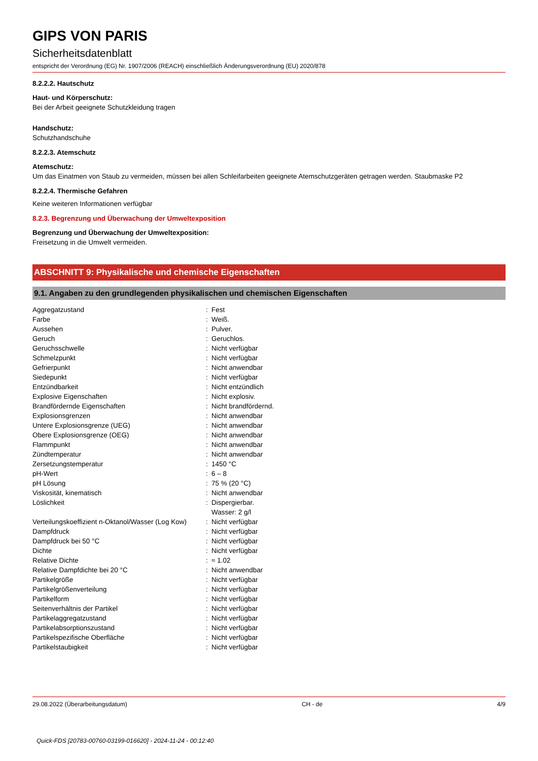GIPS VON PARIS
Sicherheitsdatenblatt
entspricht der Verordnung (EG) Nr. 1907/2006 (REACH) einschließlich Änderungsverordnung (EU) 2020/878
8.2.2.2. Hautschutz
Haut- und Körperschutz:
Bei der Arbeit geeignete Schutzkleidung tragen
Handschutz:
Schutzhandschuhe
8.2.2.3. Atemschutz
Atemschutz:
Um das Einatmen von Staub zu vermeiden, müssen bei allen Schleifarbeiten geeignete Atemschutzgeräten getragen werden. Staubmaske P2
8.2.2.4. Thermische Gefahren
Keine weiteren Informationen verfügbar
8.2.3. Begrenzung und Überwachung der Umweltexposition
Begrenzung und Überwachung der Umweltexposition:
Freisetzung in die Umwelt vermeiden.
ABSCHNITT 9: Physikalische und chemische Eigenschaften
9.1. Angaben zu den grundlegenden physikalischen und chemischen Eigenschaften
| Aggregatzustand | : | Fest |
| Farbe | : | Weiß. |
| Aussehen | : | Pulver. |
| Geruch | : | Geruchlos. |
| Geruchsschwelle | : | Nicht verfügbar |
| Schmelzpunkt | : | Nicht verfügbar |
| Gefrierpunkt | : | Nicht anwendbar |
| Siedepunkt | : | Nicht verfügbar |
| Entzündbarkeit | : | Nicht entzündlich |
| Explosive Eigenschaften | : | Nicht explosiv. |
| Brandfördernde Eigenschaften | : | Nicht brandfördernd. |
| Explosionsgrenzen | : | Nicht anwendbar |
| Untere Explosionsgrenze (UEG) | : | Nicht anwendbar |
| Obere Explosionsgrenze (OEG) | : | Nicht anwendbar |
| Flammpunkt | : | Nicht anwendbar |
| Zündtemperatur | : | Nicht anwendbar |
| Zersetzungstemperatur | : | 1450 °C |
| pH-Wert | : | 6 – 8 |
| pH Lösung | : | 75 % (20 °C) |
| Viskosität, kinematisch | : | Nicht anwendbar |
| Löslichkeit | : | Dispergierbar. Wasser: 2 g/l |
| Verteilungskoeffizient n-Oktanol/Wasser (Log Kow) | : | Nicht verfügbar |
| Dampfdruck | : | Nicht verfügbar |
| Dampfdruck bei 50 °C | : | Nicht verfügbar |
| Dichte | : | Nicht verfügbar |
| Relative Dichte | : | ≈ 1.02 |
| Relative Dampfdichte bei 20 °C | : | Nicht anwendbar |
| Partikelgröße | : | Nicht verfügbar |
| Partikelgrößenverteilung | : | Nicht verfügbar |
| Partikelform | : | Nicht verfügbar |
| Seitenverhältnis der Partikel | : | Nicht verfügbar |
| Partikelaggregatzustand | : | Nicht verfügbar |
| Partikelabsorptionszustand | : | Nicht verfügbar |
| Partikelspezifische Oberfläche | : | Nicht verfügbar |
| Partikelstaubigkeit | : | Nicht verfügbar |
29.08.2022 (Überarbeitungsdatum) CH - de 4/9
Quick-FDS [20783-00760-03199-016620] - 2024-11-24 - 00:12:40